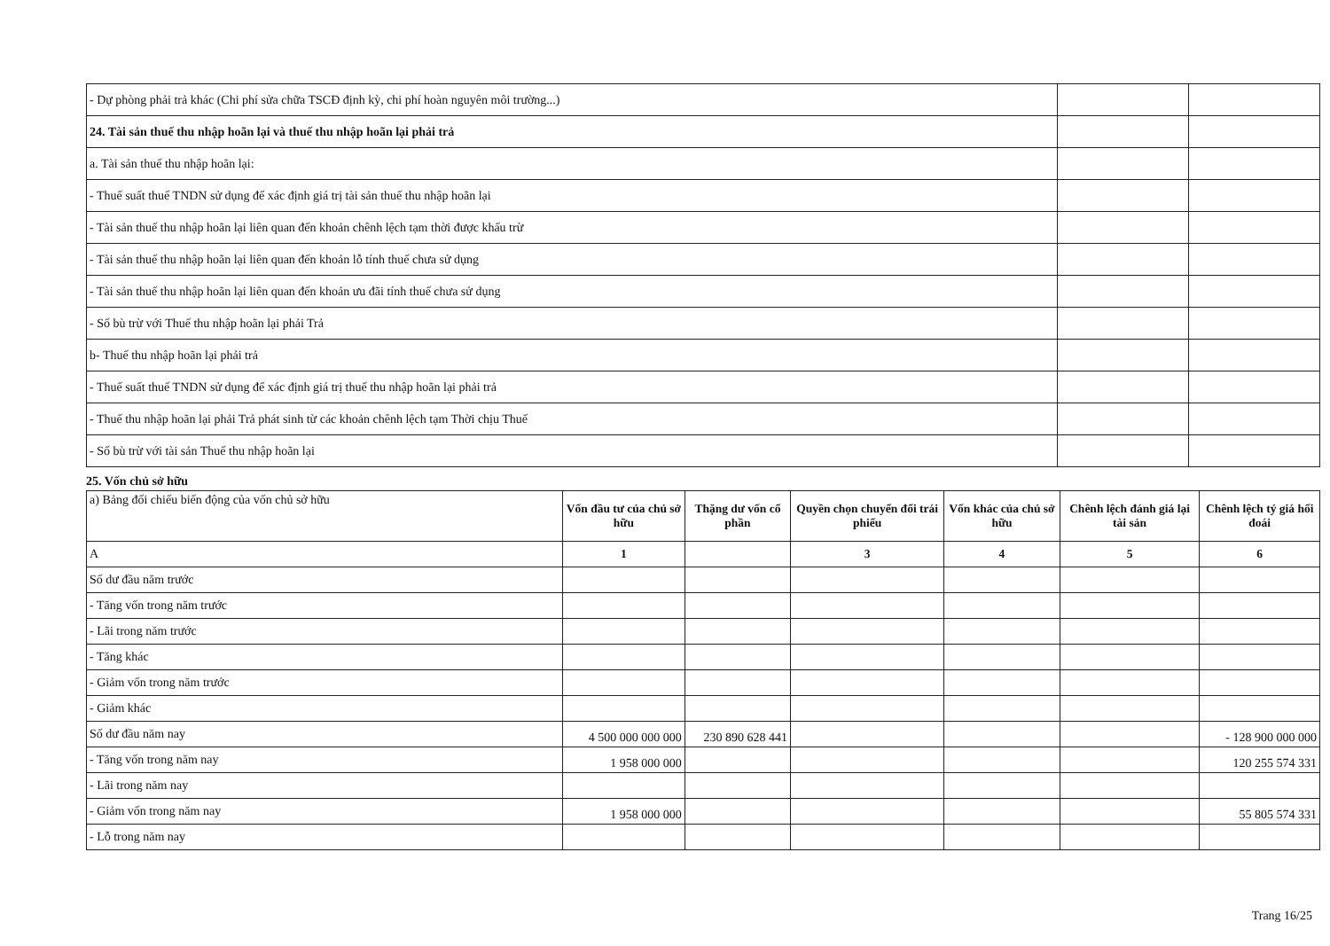| - Dự phòng phải trả khác (Chi phí sửa chữa TSCĐ định kỳ, chi phí hoàn nguyên môi trường...) | | |
| 24. Tài sản thuế thu nhập hoãn lại và thuế thu nhập hoãn lại phải trả | | |
| a. Tài sản thuế thu nhập hoãn lại: | | |
| - Thuế suất thuế TNDN sử dụng để xác định giá trị tài sản thuế thu nhập hoãn lại | | |
| - Tài sản thuế thu nhập hoãn lại liên quan đến khoản chênh lệch tạm thời được khấu trừ | | |
| - Tài sản thuế thu nhập hoãn lại liên quan đến khoản lỗ tính thuế chưa sử dụng | | |
| - Tài sản thuế thu nhập hoãn lại liên quan đến khoản ưu đãi tính thuế chưa sử dụng | | |
| - Số bù trừ với Thuế thu nhập hoãn lại phải Trả | | |
| b- Thuế thu nhập hoãn lại phải trả | | |
| - Thuế suất thuế TNDN sử dụng để xác định giá trị thuế thu nhập hoãn lại phải trả | | |
| - Thuế thu nhập hoãn lại phải Trả phát sinh từ các khoản chênh lệch tạm Thời chịu Thuế | | |
| - Số bù trừ với tài sản Thuế thu nhập hoãn lại | | |
25. Vốn chủ sở hữu
| a) Bảng đối chiếu biến động của vốn chủ sở hữu | Vốn đầu tư của chủ sở hữu | Thặng dư vốn cổ phần | Quyền chọn chuyển đổi trái phiếu | Vốn khác của chủ sở hữu | Chênh lệch đánh giá lại tài sản | Chênh lệch tỷ giá hối đoái |
| A | 1 | | 3 | 4 | 5 | 6 |
| Số dư đầu năm trước | | | | | | |
| - Tăng vốn trong năm trước | | | | | | |
| - Lãi trong năm trước | | | | | | |
| - Tăng khác | | | | | | |
| - Giảm vốn trong năm trước | | | | | | |
| - Giảm khác | | | | | | |
| Số dư đầu năm nay | 4 500 000 000 000 | 230 890 628 441 | | | | - 128 900 000 000 |
| - Tăng vốn trong năm nay | 1 958 000 000 | | | | | 120 255 574 331 |
| - Lãi trong năm nay | | | | | | |
| - Giảm vốn trong năm nay | 1 958 000 000 | | | | | 55 805 574 331 |
| - Lỗ trong năm nay | | | | | | |
Trang 16/25